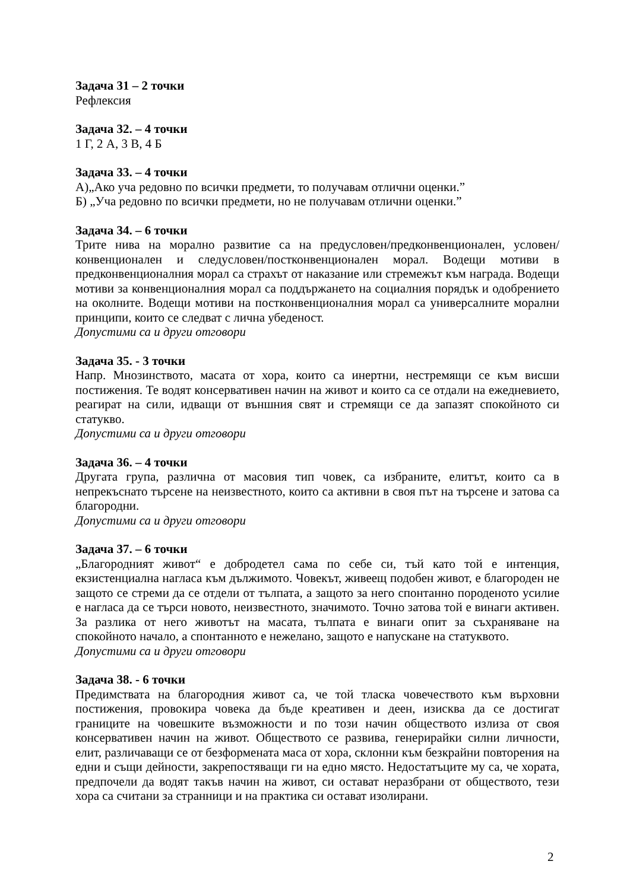Задача 31 – 2 точки
Рефлексия
Задача 32. – 4 точки
1 Г, 2 А, 3 В, 4 Б
Задача 33. – 4 точки
А)„Ако уча редовно по всички предмети, то получавам отлични оценки.”
Б) „Уча редовно по всички предмети, но не получавам отлични оценки.”
Задача 34. – 6 точки
Трите нива на морално развитие са на предусловен/предконвенционален, условен/конвенционален и следусловен/постконвенционален морал. Водещи мотиви в предконвенционалния морал са страхът от наказание или стремежът към награда. Водещи мотиви за конвенционалния морал са поддържането на социалния порядък и одобрението на околните. Водещи мотиви на постконвенционалния морал са универсалните морални принципи, които се следват с лична убеденост.
Допустими са и други отговори
Задача 35. - 3 точки
Напр. Мнозинството, масата от хора, които са инертни, нестремящи се към висши постижения. Те водят консервативен начин на живот и които са се отдали на ежедневието, реагират на сили, идващи от външния свят и стремящи се да запазят спокойното си статукво.
Допустими са и други отговори
Задача 36. – 4 точки
Другата група, различна от масовия тип човек, са избраните, елитът, които са в непрекъснато търсене на неизвестното, които са активни в своя път на търсене и затова са благородни.
Допустими са и други отговори
Задача 37. – 6 точки
„Благородният живот“ е добродетел сама по себе си, тъй като той е интенция, екзистенциална нагласа към дължимото. Човекът, живеещ подобен живот, е благороден не защото се стреми да се отдели от тълпата, а защото за него спонтанно породеното усилие е нагласа да се търси новото, неизвестното, значимото. Точно затова той е винаги активен. За разлика от него животът на масата, тълпата е винаги опит за съхраняване на спокойното начало, а спонтанното е нежелано, защото е напускане на статуквото.
Допустими са и други отговори
Задача 38. - 6 точки
Предимствата на благородния живот са, че той тласка човечеството към върховни постижения, провокира човека да бъде креативен и деен, изисква да се достигат границите на човешките възможности и по този начин обществото излиза от своя консервативен начин на живот. Обществото се развива, генерирайки силни личности, елит, различаващи се от безформената маса от хора, склонни към безкрайни повторения на едни и същи дейности, закрепостяващи ги на едно място. Недостатъците му са, че хората, предпочели да водят такъв начин на живот, си остават неразбрани от обществото, тези хора са считани за странници и на практика си остават изолирани.
2